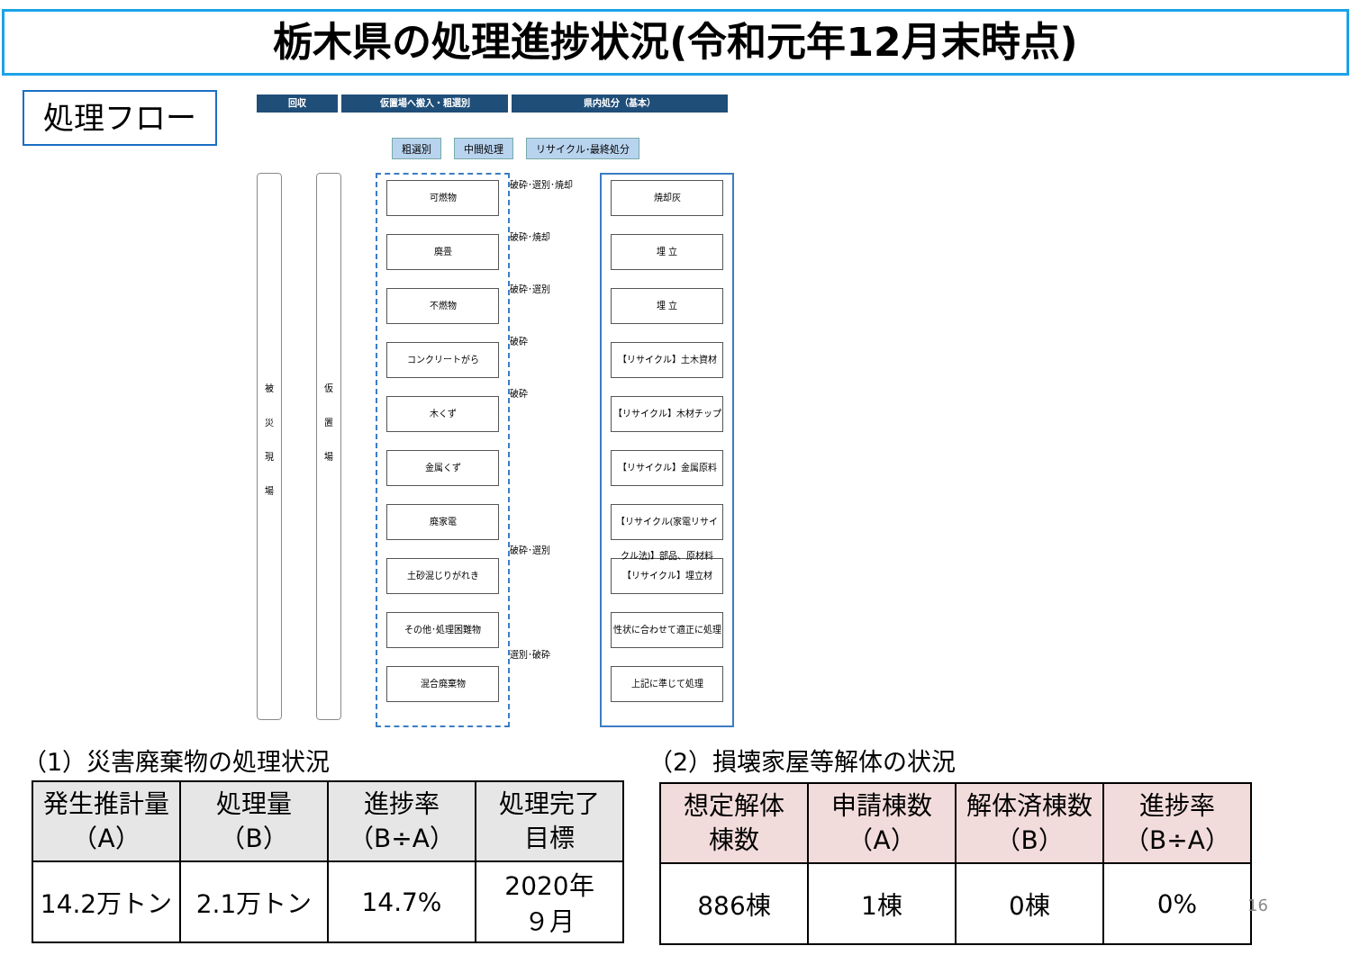栃木県の処理進捗状況(令和元年12月末時点)
処理フロー
回収 仮置場へ搬入・粗選別 県内処分（基本）
粗選別 中間処理 リサイクル･最終処分
被
災
現
場
仮
置
場
可燃物
廃畳
不燃物
コンクリートがら
木くず
金属くず
廃家電
土砂混じりがれき
その他･処理困難物
混合廃棄物
破砕･選別･焼却
破砕･焼却
破砕･選別
破砕
破砕
破砕･選別
選別･破砕
焼却灰
埋 立
埋 立
【リサイクル】土木資材
【リサイクル】木材チップ
【リサイクル】金属原料
【リサイクル(家電リサイクル法)】部品、原材料
【リサイクル】埋立材
性状に合わせて適正に処理
上記に準じて処理
（1）災害廃棄物の処理状況 （2）損壊家屋等解体の状況
| 発生推計量 （A） | 処理量 （B） | 進捗率 （B÷A） | 処理完了 目標 |
| --- | --- | --- | --- |
| 14.2万トン | 2.1万トン | 14.7% | 2020年 ９月 |
| 想定解体 棟数 | 申請棟数 （A） | 解体済棟数 （B） | 進捗率 （B÷A） |
| --- | --- | --- | --- |
| 886棟 | 1棟 | 0棟 | 0% |
16